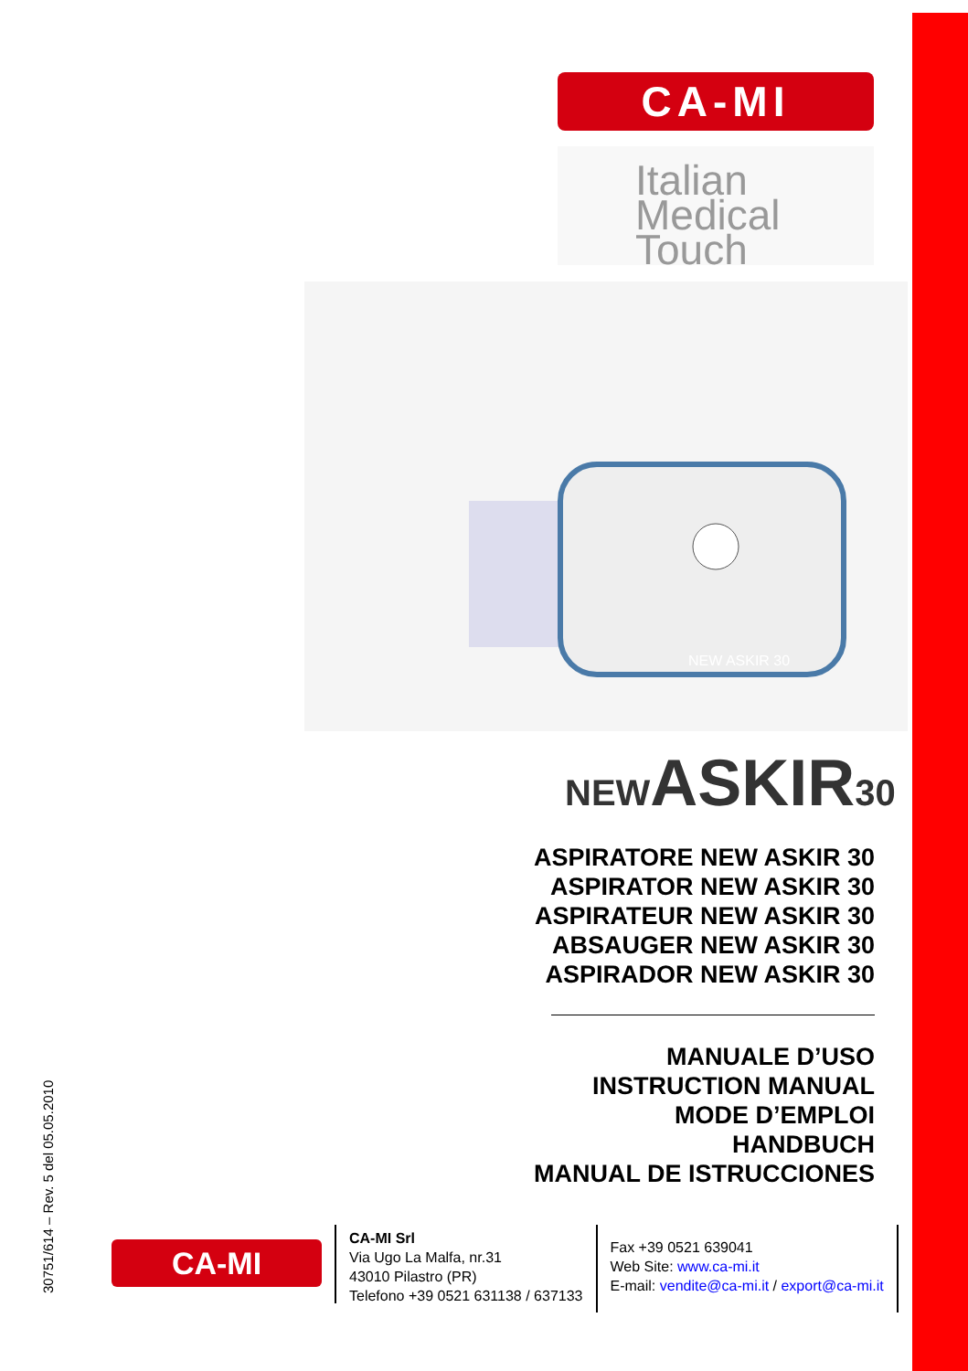CA-MI
Italian
Medical
Touch
NEW ASKIR 30
NEWASKIR30
ASPIRATORE NEW ASKIR 30
ASPIRATOR NEW ASKIR 30
ASPIRATEUR NEW ASKIR 30
ABSAUGER NEW ASKIR 30
ASPIRADOR NEW ASKIR 30
MANUALE D’USO
INSTRUCTION MANUAL
MODE D’EMPLOI
HANDBUCH
MANUAL DE ISTRUCCIONES
30751/614 – Rev. 5 del 05.05.2010
CA-MI
CA-MI Srl
Via Ugo La Malfa, nr.31
43010 Pilastro (PR)
Telefono +39 0521 631138 / 637133
Fax +39 0521 639041
Web Site: www.ca-mi.it
E-mail: vendite@ca-mi.it / export@ca-mi.it